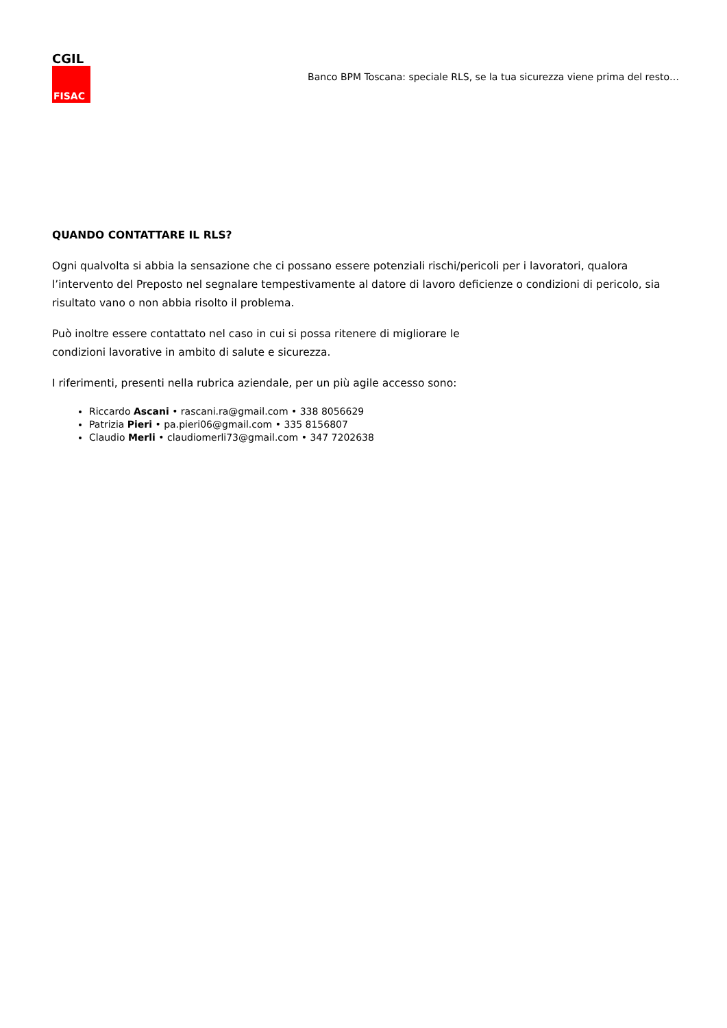CGIL
FISAC
Banco BPM Toscana: speciale RLS, se la tua sicurezza viene prima del resto…
QUANDO CONTATTARE IL RLS?
Ogni qualvolta si abbia la sensazione che ci possano essere potenziali rischi/pericoli per i lavoratori, qualora l’intervento del Preposto nel segnalare tempestivamente al datore di lavoro deficienze o condizioni di pericolo, sia risultato vano o non abbia risolto il problema.
Può inoltre essere contattato nel caso in cui si possa ritenere di migliorare le
condizioni lavorative in ambito di salute e sicurezza.
I riferimenti, presenti nella rubrica aziendale, per un più agile accesso sono:
Riccardo Ascani • rascani.ra@gmail.com • 338 8056629
Patrizia Pieri • pa.pieri06@gmail.com • 335 8156807
Claudio Merli • claudiomerli73@gmail.com • 347 7202638